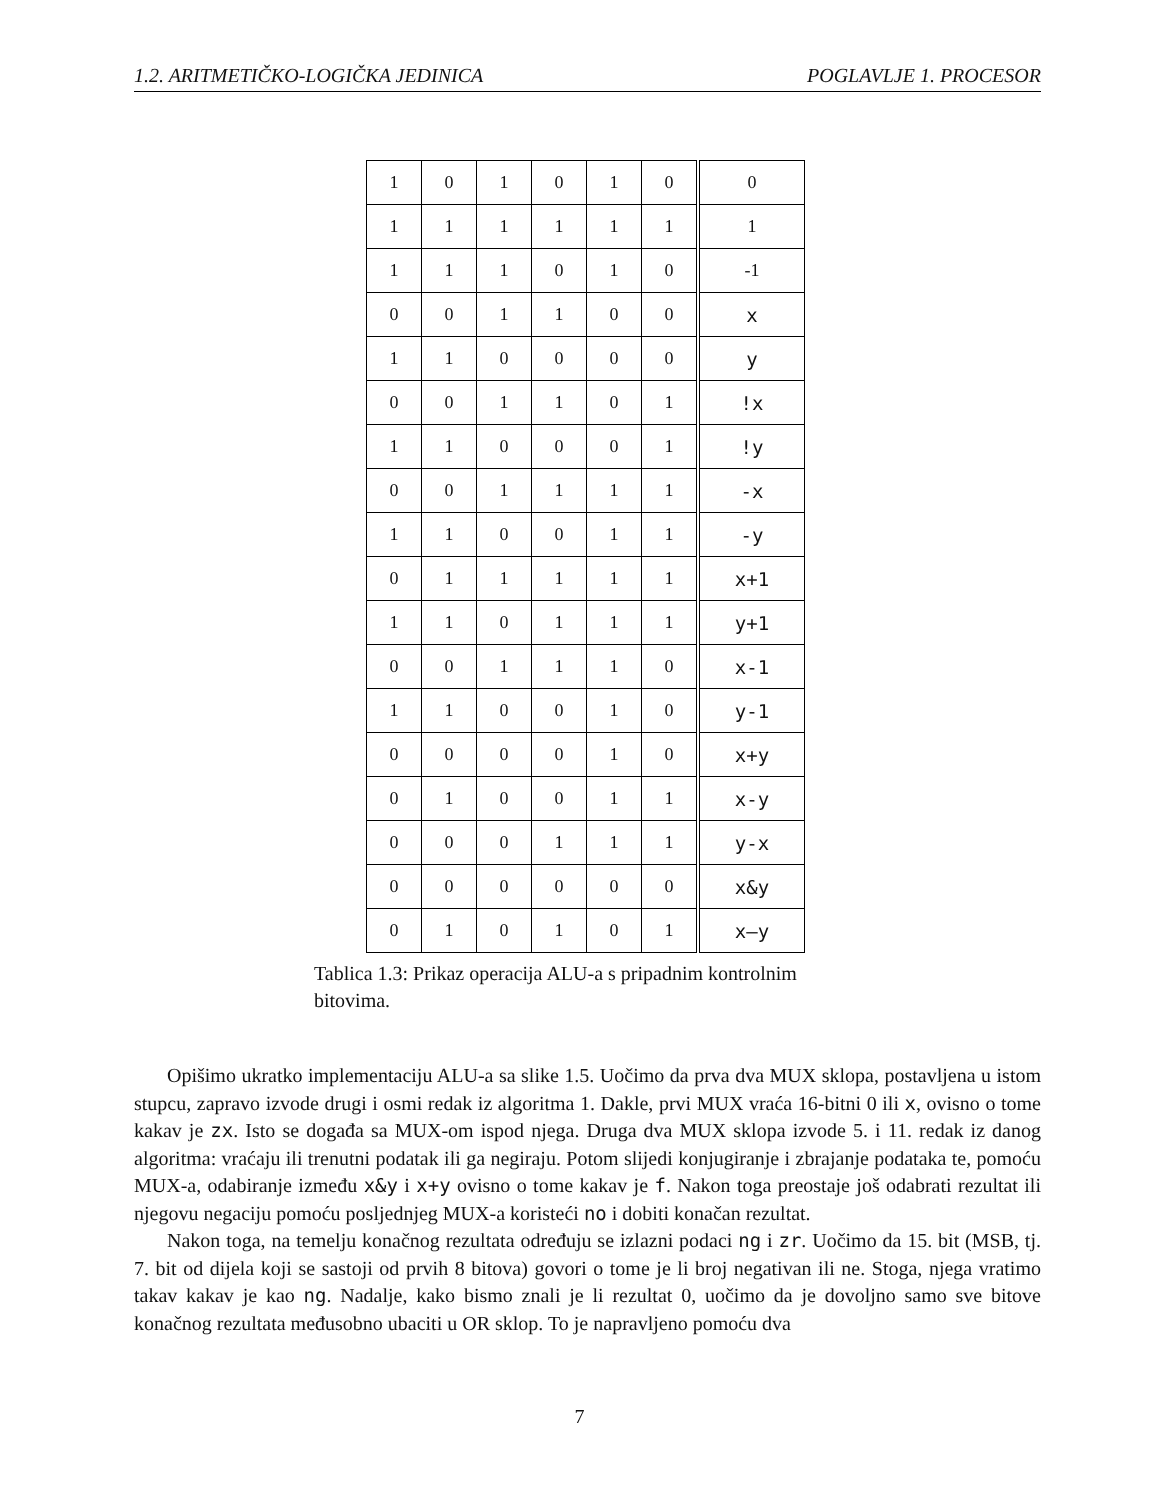1.2. ARITMETIČKO-LOGIČKA JEDINICA POGLAVLJE 1. PROCESOR
| 1 | 0 | 1 | 0 | 1 | 0 | 0 |
| 1 | 1 | 1 | 1 | 1 | 1 | 1 |
| 1 | 1 | 1 | 0 | 1 | 0 | -1 |
| 0 | 0 | 1 | 1 | 0 | 0 | x |
| 1 | 1 | 0 | 0 | 0 | 0 | y |
| 0 | 0 | 1 | 1 | 0 | 1 | !x |
| 1 | 1 | 0 | 0 | 0 | 1 | !y |
| 0 | 0 | 1 | 1 | 1 | 1 | -x |
| 1 | 1 | 0 | 0 | 1 | 1 | -y |
| 0 | 1 | 1 | 1 | 1 | 1 | x+1 |
| 1 | 1 | 0 | 1 | 1 | 1 | y+1 |
| 0 | 0 | 1 | 1 | 1 | 0 | x-1 |
| 1 | 1 | 0 | 0 | 1 | 0 | y-1 |
| 0 | 0 | 0 | 0 | 1 | 0 | x+y |
| 0 | 1 | 0 | 0 | 1 | 1 | x-y |
| 0 | 0 | 0 | 1 | 1 | 1 | y-x |
| 0 | 0 | 0 | 0 | 0 | 0 | x&y |
| 0 | 1 | 0 | 1 | 0 | 1 | x—y |
Tablica 1.3: Prikaz operacija ALU-a s pripadnim kontrolnim bitovima.
Opišimo ukratko implementaciju ALU-a sa slike 1.5. Uočimo da prva dva MUX sklopa, postavljena u istom stupcu, zapravo izvode drugi i osmi redak iz algoritma 1. Dakle, prvi MUX vraća 16-bitni 0 ili x, ovisno o tome kakav je zx. Isto se događa sa MUX-om ispod njega. Druga dva MUX sklopa izvode 5. i 11. redak iz danog algoritma: vraćaju ili trenutni podatak ili ga negiraju. Potom slijedi konjugiranje i zbrajanje podataka te, pomoću MUX-a, odabiranje između x&y i x+y ovisno o tome kakav je f. Nakon toga preostaje još odabrati rezultat ili njegovu negaciju pomoću posljednjeg MUX-a koristeći no i dobiti konačan rezultat.
Nakon toga, na temelju konačnog rezultata određuju se izlazni podaci ng i zr. Uočimo da 15. bit (MSB, tj. 7. bit od dijela koji se sastoji od prvih 8 bitova) govori o tome je li broj negativan ili ne. Stoga, njega vratimo takav kakav je kao ng. Nadalje, kako bismo znali je li rezultat 0, uočimo da je dovoljno samo sve bitove konačnog rezultata međusobno ubaciti u OR sklop. To je napravljeno pomoću dva
7